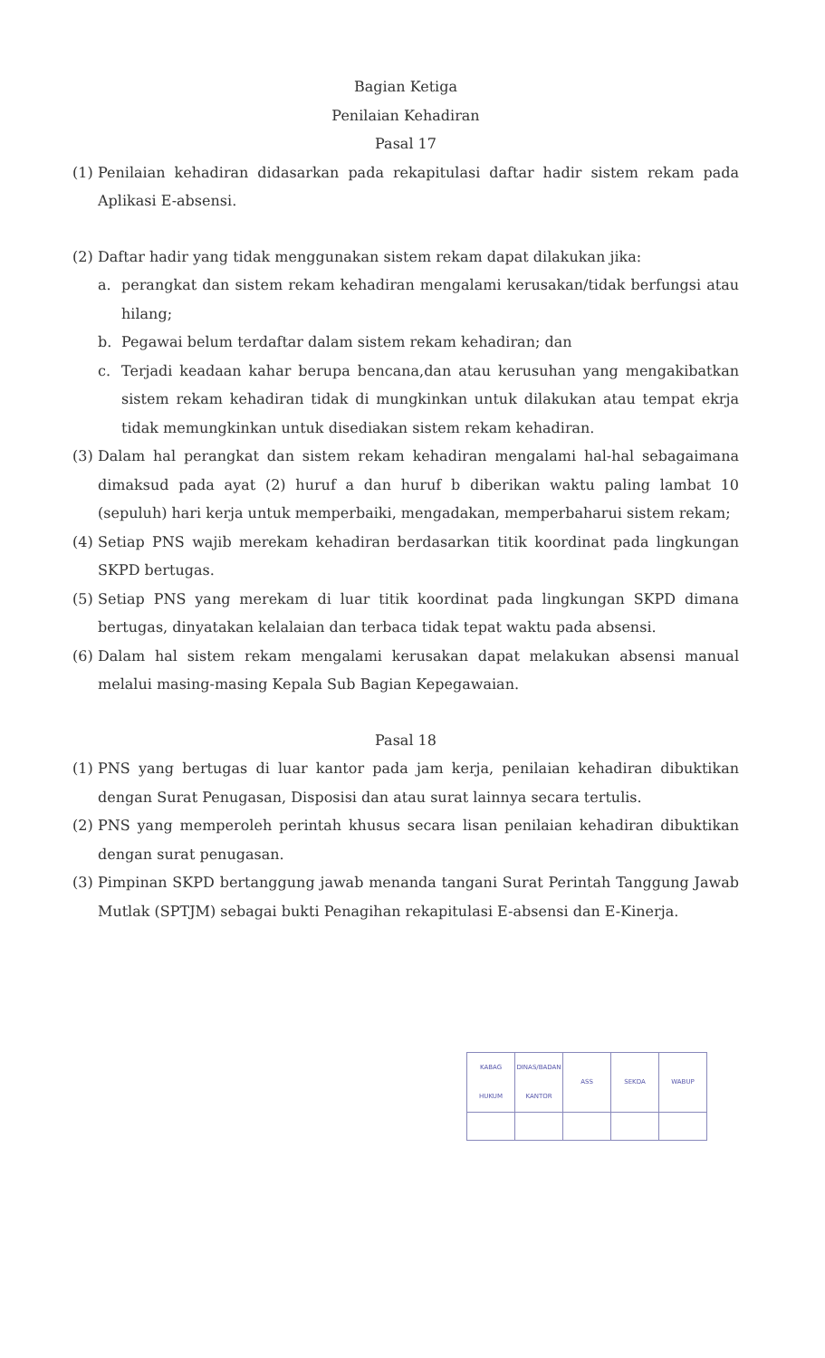Bagian Ketiga
Penilaian Kehadiran
Pasal 17
(1) Penilaian kehadiran didasarkan pada rekapitulasi daftar hadir sistem rekam pada Aplikasi E-absensi.
(2) Daftar hadir yang tidak menggunakan sistem rekam dapat dilakukan jika:
a. perangkat dan sistem rekam kehadiran mengalami kerusakan/tidak berfungsi atau hilang;
b. Pegawai belum terdaftar dalam sistem rekam kehadiran; dan
c. Terjadi keadaan kahar berupa bencana,dan atau kerusuhan yang mengakibatkan sistem rekam kehadiran tidak di mungkinkan untuk dilakukan atau tempat ekrja tidak memungkinkan untuk disediakan sistem rekam kehadiran.
(3) Dalam hal perangkat dan sistem rekam kehadiran mengalami hal-hal sebagaimana dimaksud pada ayat (2) huruf a dan huruf b diberikan waktu paling lambat 10 (sepuluh) hari kerja untuk memperbaiki, mengadakan, memperbaharui sistem rekam;
(4) Setiap PNS wajib merekam kehadiran berdasarkan titik koordinat pada lingkungan SKPD bertugas.
(5) Setiap PNS yang merekam di luar titik koordinat pada lingkungan SKPD dimana bertugas, dinyatakan kelalaian dan terbaca tidak tepat waktu pada absensi.
(6) Dalam hal sistem rekam mengalami kerusakan dapat melakukan absensi manual melalui masing-masing Kepala Sub Bagian Kepegawaian.
Pasal 18
(1) PNS yang bertugas di luar kantor pada jam kerja, penilaian kehadiran dibuktikan dengan Surat Penugasan, Disposisi dan atau surat lainnya secara tertulis.
(2) PNS yang memperoleh perintah khusus secara lisan penilaian kehadiran dibuktikan dengan surat penugasan.
(3) Pimpinan SKPD bertanggung jawab menanda tangani Surat Perintah Tanggung Jawab Mutlak (SPTJM) sebagai bukti Penagihan rekapitulasi E-absensi dan E-Kinerja.
| KABAG HUKUM | DINAS/BADAN KANTOR | ASS | SEKDA | WABUP |